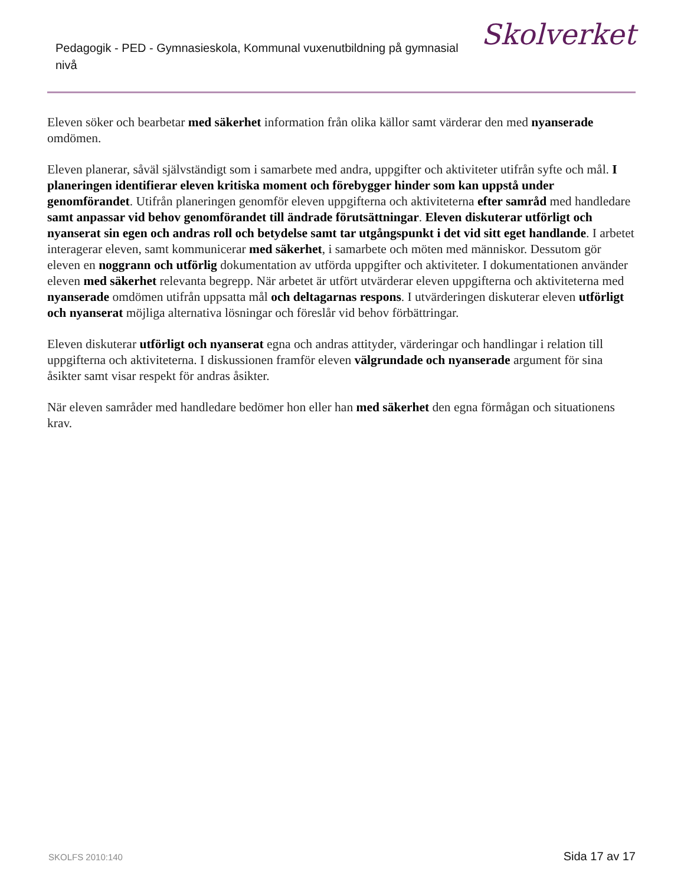Pedagogik - PED - Gymnasieskola, Kommunal vuxenutbildning på gymnasial nivå
Skolverket
Eleven söker och bearbetar med säkerhet information från olika källor samt värderar den med nyanserade omdömen.
Eleven planerar, såväl självständigt som i samarbete med andra, uppgifter och aktiviteter utifrån syfte och mål. I planeringen identifierar eleven kritiska moment och förebygger hinder som kan uppstå under genomförandet. Utifrån planeringen genomför eleven uppgifterna och aktiviteterna efter samråd med handledare samt anpassar vid behov genomförandet till ändrade förutsättningar. Eleven diskuterar utförligt och nyanserat sin egen och andras roll och betydelse samt tar utgångspunkt i det vid sitt eget handlande. I arbetet interagerar eleven, samt kommunicerar med säkerhet, i samarbete och möten med människor. Dessutom gör eleven en noggrann och utförlig dokumentation av utförda uppgifter och aktiviteter. I dokumentationen använder eleven med säkerhet relevanta begrepp. När arbetet är utfört utvärderar eleven uppgifterna och aktiviteterna med nyanserade omdömen utifrån uppsatta mål och deltagarnas respons. I utvärderingen diskuterar eleven utförligt och nyanserat möjliga alternativa lösningar och föreslår vid behov förbättringar.
Eleven diskuterar utförligt och nyanserat egna och andras attityder, värderingar och handlingar i relation till uppgifterna och aktiviteterna. I diskussionen framför eleven välgrundade och nyanserade argument för sina åsikter samt visar respekt för andras åsikter.
När eleven samråder med handledare bedömer hon eller han med säkerhet den egna förmågan och situationens krav.
SKOLFS 2010:140 Sida 17 av 17